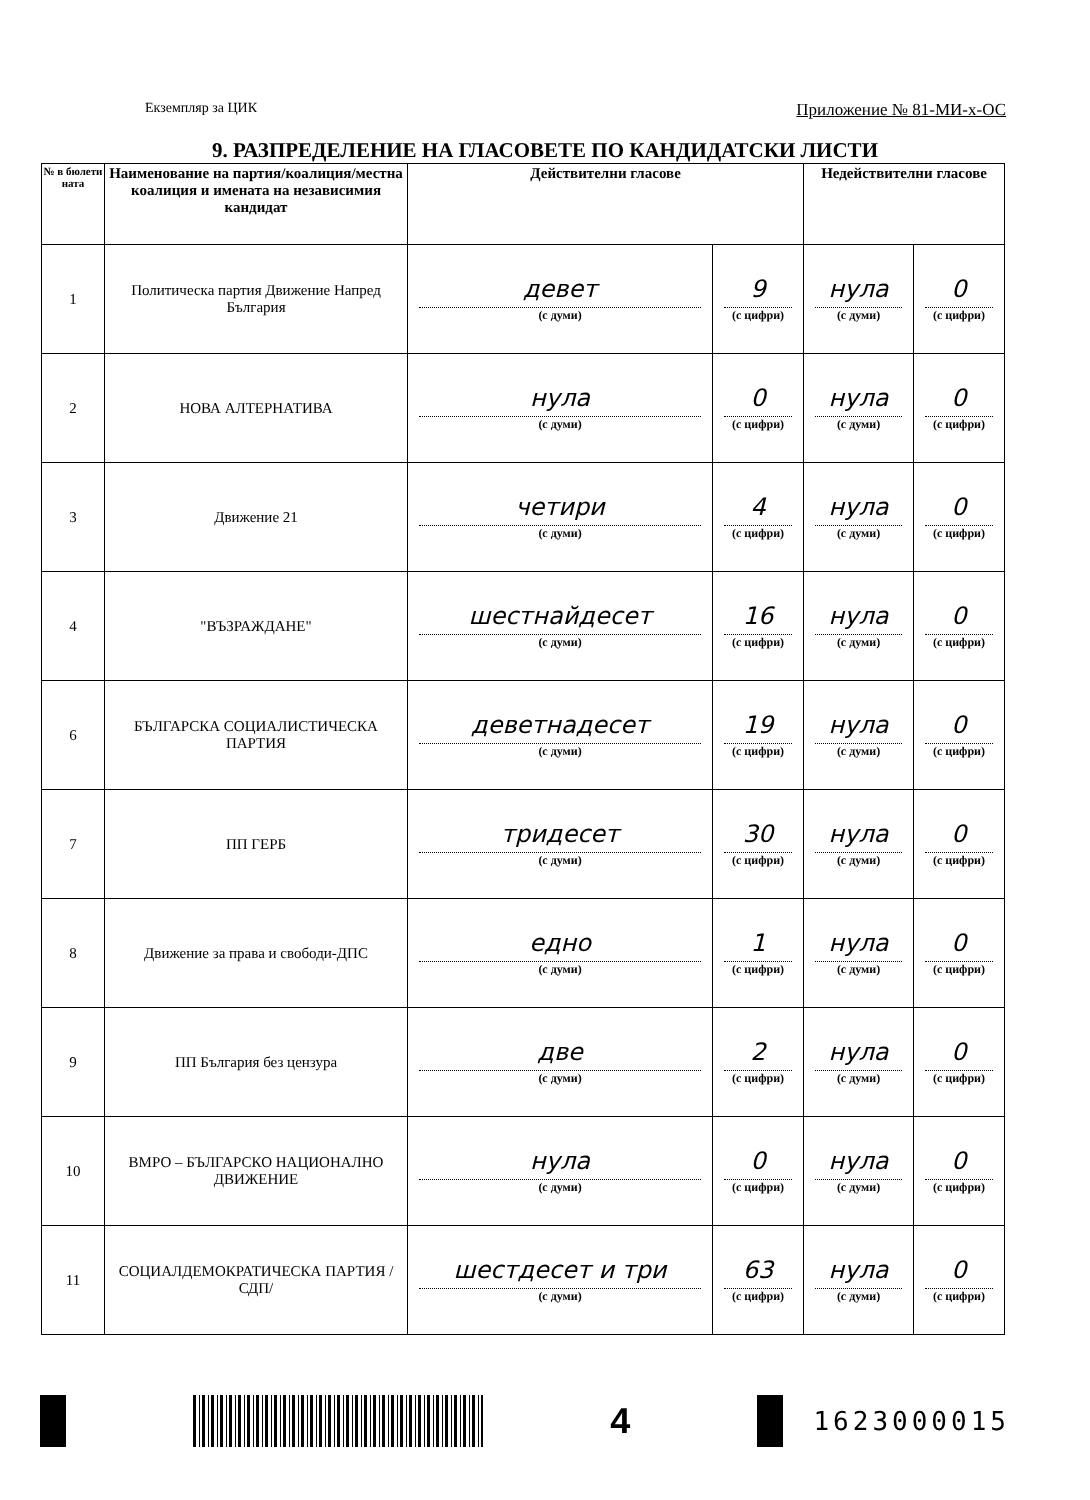Екземпляр за ЦИК Приложение № 81-МИ-х-ОС
9. РАЗПРЕДЕЛЕНИЕ НА ГЛАСОВЕТЕ ПО КАНДИДАТСКИ ЛИСТИ
| № в бюлети ната | Наименование на партия/коалиция/местна коалиция и имената на независимия кандидат | Действителни гласове | | Недействителни гласове | |
| --- | --- | --- | --- | --- | --- |
| 1 | Политическа партия Движение Напред България | девет (с думи) | 9 (с цифри) | нула (с думи) | 0 (с цифри) |
| 2 | НОВА АЛТЕРНАТИВА | нула (с думи) | 0 (с цифри) | нула (с думи) | 0 (с цифри) |
| 3 | Движение 21 | четири (с думи) | 4 (с цифри) | нула (с думи) | 0 (с цифри) |
| 4 | "ВЪЗРАЖДАНЕ" | шестнайдесет (с думи) | 16 (с цифри) | нула (с думи) | 0 (с цифри) |
| 6 | БЪЛГАРСКА СОЦИАЛИСТИЧЕСКА ПАРТИЯ | деветнадесет (с думи) | 19 (с цифри) | нула (с думи) | 0 (с цифри) |
| 7 | ПП ГЕРБ | тридесет (с думи) | 30 (с цифри) | нула (с думи) | 0 (с цифри) |
| 8 | Движение за права и свободи-ДПС | едно (с думи) | 1 (с цифри) | нула (с думи) | 0 (с цифри) |
| 9 | ПП България без цензура | две (с думи) | 2 (с цифри) | нула (с думи) | 0 (с цифри) |
| 10 | ВМРО – БЪЛГАРСКО НАЦИОНАЛНО ДВИЖЕНИЕ | нула (с думи) | 0 (с цифри) | нула (с думи) | 0 (с цифри) |
| 11 | СОЦИАЛДЕМОКРАТИЧЕСКА ПАРТИЯ /СДП/ | шестдесет и три (с думи) | 63 (с цифри) | нула (с думи) | 0 (с цифри) |
4
1623000015